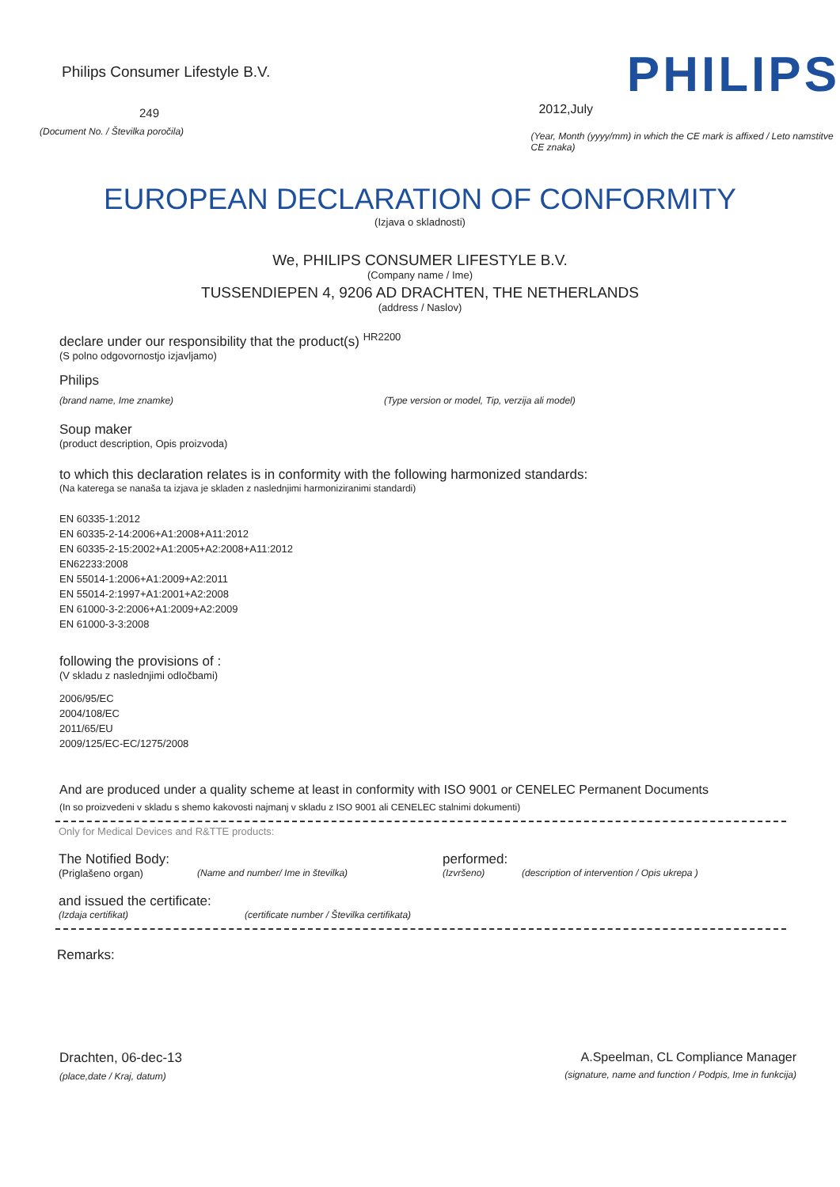Philips Consumer Lifestyle B.V.
249
(Document No. / Številka poročila)
PHILIPS
2012,July
(Year, Month (yyyy/mm) in which the CE mark is affixed / Leto namstitve CE znaka)
EUROPEAN DECLARATION OF CONFORMITY
(Izjava o skladnosti)
We, PHILIPS CONSUMER LIFESTYLE B.V.
(Company name / Ime)
TUSSENDIEPEN 4, 9206 AD DRACHTEN, THE NETHERLANDS
(address / Naslov)
declare under our responsibility that the product(s) <sup>HR2200</sup>
(S polno odgovornostjo izjavljamo)
Philips
(brand name, Ime znamke) (Type version or model, Tip, verzija ali model)
Soup maker
(product description, Opis proizvoda)
to which this declaration relates is in conformity with the following harmonized standards:
(Na katerega se nanaša ta izjava je skladen z naslednjimi harmoniziranimi standardi)
EN 60335-1:2012
EN 60335-2-14:2006+A1:2008+A11:2012
EN 60335-2-15:2002+A1:2005+A2:2008+A11:2012
EN62233:2008
EN 55014-1:2006+A1:2009+A2:2011
EN 55014-2:1997+A1:2001+A2:2008
EN 61000-3-2:2006+A1:2009+A2:2009
EN 61000-3-3:2008
following the provisions of :
(V skladu z naslednjimi odločbami)
2006/95/EC
2004/108/EC
2011/65/EU
2009/125/EC-EC/1275/2008
And are produced under a quality scheme at least in conformity with ISO 9001 or CENELEC Permanent Documents
(In so proizvedeni v skladu s shemo kakovosti najmanj v skladu z ISO 9001 ali CENELEC stalnimi dokumenti)
Only for Medical Devices and R&TTE products:
The Notified Body: performed:
(Priglašeno organ) (Name and number/ Ime in številka) (Izvršeno) (description of intervention / Opis ukrepa )
and issued the certificate:
(Izdaja certifikat) (certificate number / Številka certifikata)
Remarks:
Drachten, 06-dec-13
(place,date / Kraj, datum)
A.Speelman, CL Compliance Manager
(signature, name and function / Podpis, Ime in funkcija)